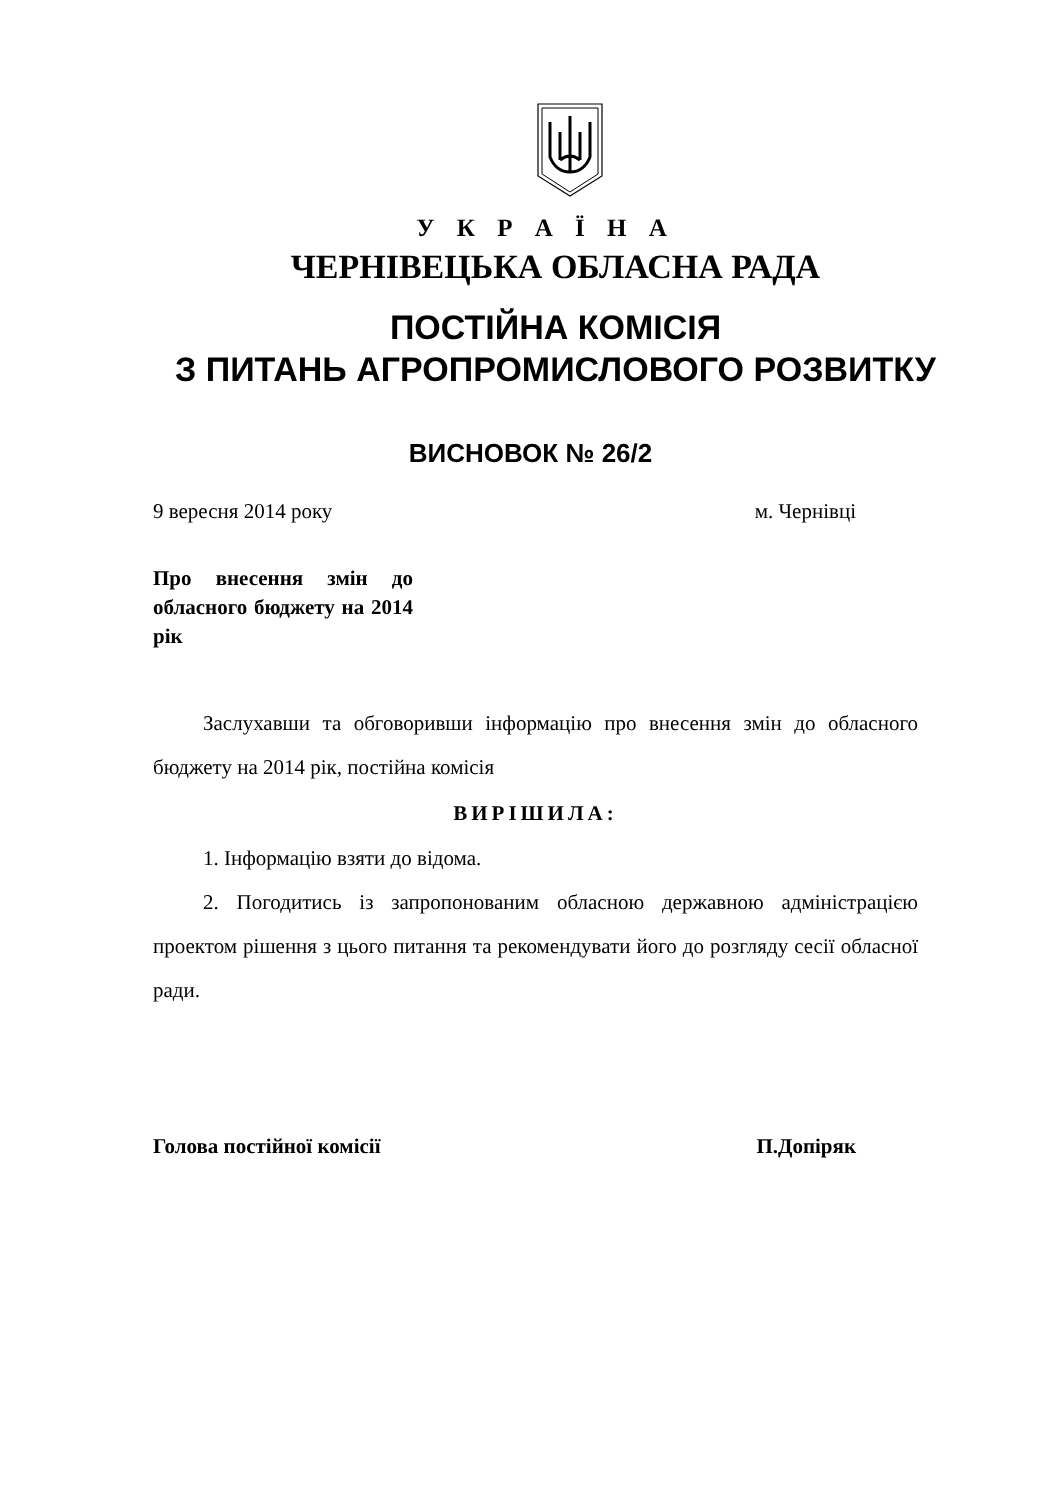У К Р А Ї Н А
ЧЕРНІВЕЦЬКА ОБЛАСНА РАДА
ПОСТІЙНА КОМІСІЯ
З ПИТАНЬ АГРОПРОМИСЛОВОГО РОЗВИТКУ
ВИСНОВОК № 26/2
9 вересня 2014 року м. Чернівці
Про внесення змін до обласного бюджету на 2014 рік
Заслухавши та обговоривши інформацію про внесення змін до обласного бюджету на 2014 рік, постійна комісія
ВИРІШИЛА:
1. Інформацію взяти до відома.
2. Погодитись із запропонованим обласною державною адміністрацією проектом рішення з цього питання та рекомендувати його до розгляду сесії обласної ради.
Голова постійної комісії П.Допіряк